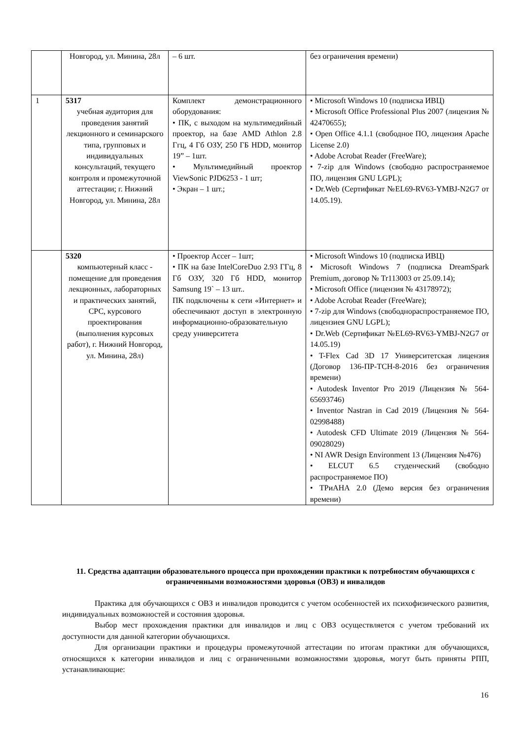| | Новгород, ул. Минина, 28л | – 6 шт. | без ограничения времени) |
| 1 | 5317 учебная аудитория для проведения занятий лекционного и семинарского типа, групповых и индивидуальных консультаций, текущего контроля и промежуточной аттестации; г. Нижний Новгород, ул. Минина, 28л | Комплект демонстрационного оборудования: • ПК, с выходом на мультимедийный проектор, на базе AMD Athlon 2.8 Ггц, 4 Гб ОЗУ, 250 ГБ HDD, монитор 19” – 1шт. • Мультимедийный проектор ViewSonic PJD6253 - 1 шт; • Экран – 1 шт.; | • Microsoft Windows 10 (подписка ИВЦ) • Microsoft Office Professional Plus 2007 (лицензия № 42470655); • Open Office 4.1.1 (свободное ПО, лицензия Apache License 2.0) • Adobe Acrobat Reader (FreeWare); • 7-zip для Windows (свободно распространяемое ПО, лицензия GNU LGPL); • Dr.Web (Сертификат №EL69-RV63-YMBJ-N2G7 от 14.05.19). |
| | 5320 компьютерный класс - помещение для проведения лекционных, лабораторных и практических занятий, СРС, курсового проектирования (выполнения курсовых работ), г. Нижний Новгород, ул. Минина, 28л) | • Проектор Accer – 1шт; • ПК на базе IntelCoreDuo 2.93 ГГц, 8 Гб ОЗУ, 320 Гб HDD, монитор Samsung 19` – 13 шт.. ПК подключены к сети «Интернет» и обеспечивают доступ в электронную информационно-образовательную среду университета | • Microsoft Windows 10 (подписка ИВЦ) • Microsoft Windows 7 (подписка DreamSpark Premium, договор № Tr113003 от 25.09.14); • Microsoft Office (лицензия № 43178972); • Adobe Acrobat Reader (FreeWare); • 7-zip для Windows (свободнораспространяемое ПО, лицензиея GNU LGPL); • Dr.Web (Сертификат №EL69-RV63-YMBJ-N2G7 от 14.05.19) • T-Flex Cad 3D 17 Университетская лицензия (Договор 136-ПР-ТСН-8-2016 без ограничения времени) • Autodesk Inventor Pro 2019 (Лицензия № 564-65693746) • Inventor Nastran in Cad 2019 (Лицензия № 564-02998488) • Autodesk CFD Ultimate 2019 (Лицензия № 564-09028029) • NI AWR Design Environment 13 (Лицензия №476) • ELCUT 6.5 студенческий (свободно распространяемое ПО) • ТРиАНА 2.0 (Демо версия без ограничения времени) |
11. Средства адаптации образовательного процесса при прохождении практики к потребностям обучающихся с ограниченными возможностями здоровья (ОВЗ) и инвалидов
Практика для обучающихся с ОВЗ и инвалидов проводится с учетом особенностей их психофизического развития, индивидуальных возможностей и состояния здоровья.
Выбор мест прохождения практики для инвалидов и лиц с ОВЗ осуществляется с учетом требований их доступности для данной категории обучающихся.
Для организации практики и процедуры промежуточной аттестации по итогам практики для обучающихся, относящихся к категории инвалидов и лиц с ограниченными возможностями здоровья, могут быть приняты РПП, устанавливающие:
16